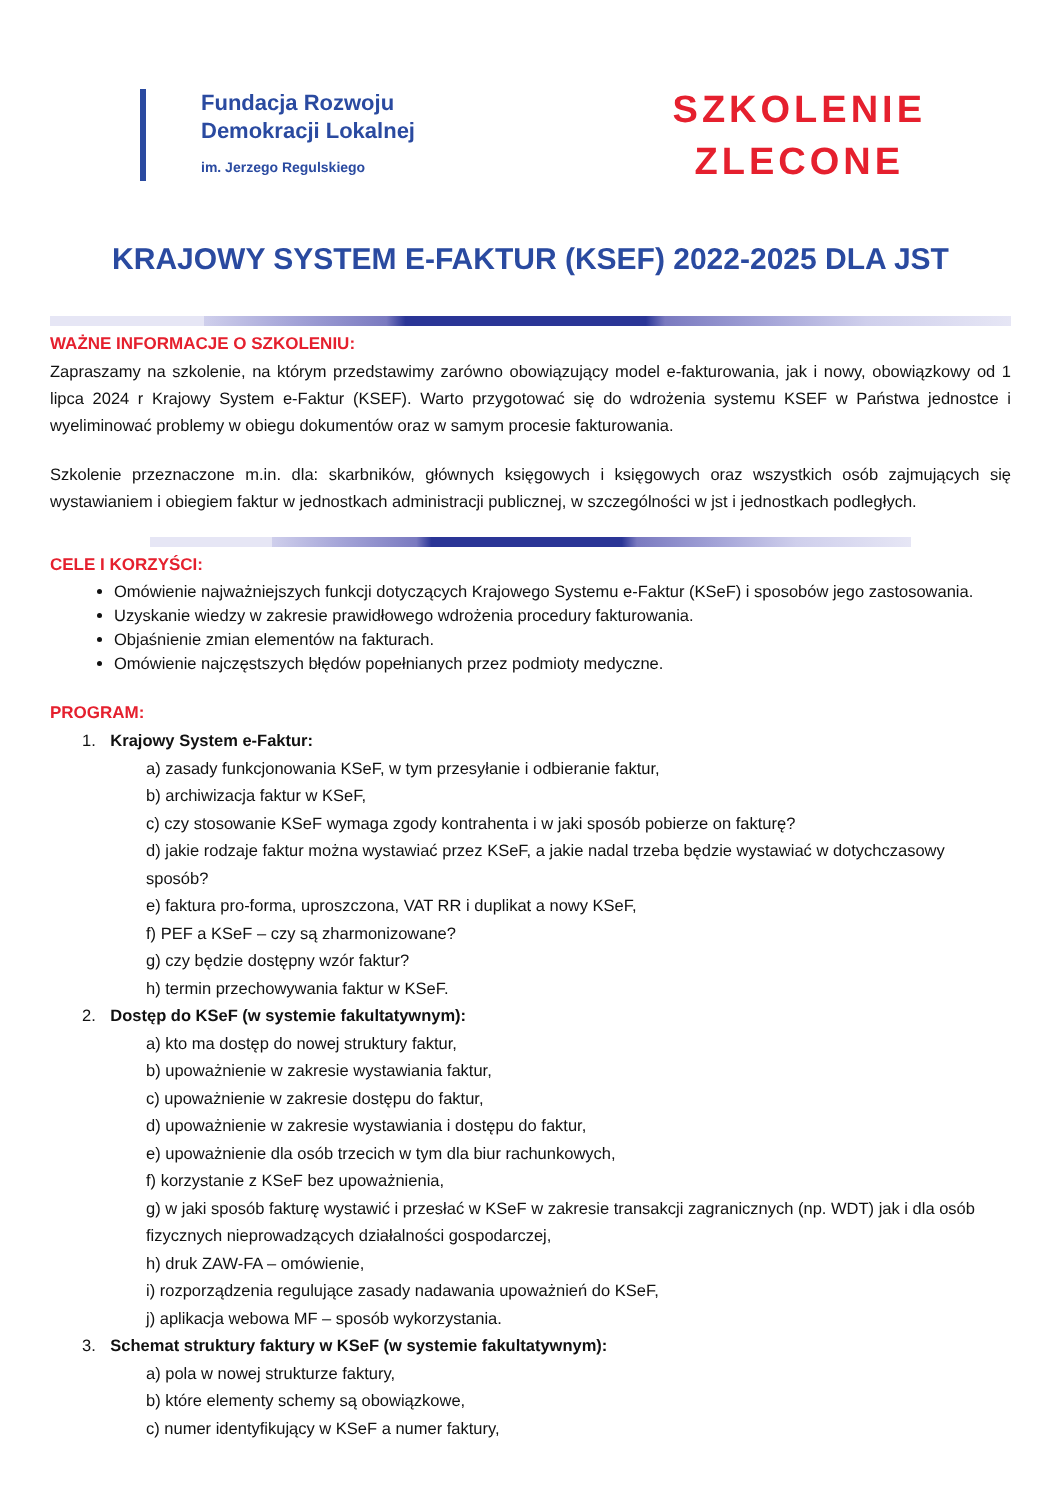Fundacja Rozwoju
Demokracji Lokalnej
im. Jerzego Regulskiego
SZKOLENIE
ZLECONE
KRAJOWY SYSTEM E-FAKTUR (KSEF) 2022-2025 DLA JST
WAŻNE INFORMACJE O SZKOLENIU:
Zapraszamy na szkolenie, na którym przedstawimy zarówno obowiązujący model e-fakturowania, jak i nowy, obowiązkowy od 1 lipca 2024 r Krajowy System e-Faktur (KSEF). Warto przygotować się do wdrożenia systemu KSEF w Państwa jednostce i wyeliminować problemy w obiegu dokumentów oraz w samym procesie fakturowania.
Szkolenie przeznaczone m.in. dla: skarbników, głównych księgowych i księgowych oraz wszystkich osób zajmujących się wystawianiem i obiegiem faktur w jednostkach administracji publicznej, w szczególności w jst i jednostkach podległych.
CELE I KORZYŚCI:
Omówienie najważniejszych funkcji dotyczących Krajowego Systemu e-Faktur (KSeF) i sposobów jego zastosowania.
Uzyskanie wiedzy w zakresie prawidłowego wdrożenia procedury fakturowania.
Objaśnienie zmian elementów na fakturach.
Omówienie najczęstszych błędów popełnianych przez podmioty medyczne.
PROGRAM:
1. Krajowy System e-Faktur:
a) zasady funkcjonowania KSeF, w tym przesyłanie i odbieranie faktur,
b) archiwizacja faktur w KSeF,
c) czy stosowanie KSeF wymaga zgody kontrahenta i w jaki sposób pobierze on fakturę?
d) jakie rodzaje faktur można wystawiać przez KSeF, a jakie nadal trzeba będzie wystawiać w dotychczasowy sposób?
e) faktura pro-forma, uproszczona, VAT RR i duplikat a nowy KSeF,
f) PEF a KSeF – czy są zharmonizowane?
g) czy będzie dostępny wzór faktur?
h) termin przechowywania faktur w KSeF.
2. Dostęp do KSeF (w systemie fakultatywnym):
a) kto ma dostęp do nowej struktury faktur,
b) upoważnienie w zakresie wystawiania faktur,
c) upoważnienie w zakresie dostępu do faktur,
d) upoważnienie w zakresie wystawiania i dostępu do faktur,
e) upoważnienie dla osób trzecich w tym dla biur rachunkowych,
f) korzystanie z KSeF bez upoważnienia,
g) w jaki sposób fakturę wystawić i przesłać w KSeF w zakresie transakcji zagranicznych (np. WDT) jak i dla osób fizycznych nieprowadzących działalności gospodarczej,
h) druk ZAW-FA – omówienie,
i) rozporządzenia regulujące zasady nadawania upoważnień do KSeF,
j) aplikacja webowa MF – sposób wykorzystania.
3. Schemat struktury faktury w KSeF (w systemie fakultatywnym):
a) pola w nowej strukturze faktury,
b) które elementy schemy są obowiązkowe,
c) numer identyfikujący w KSeF a numer faktury,